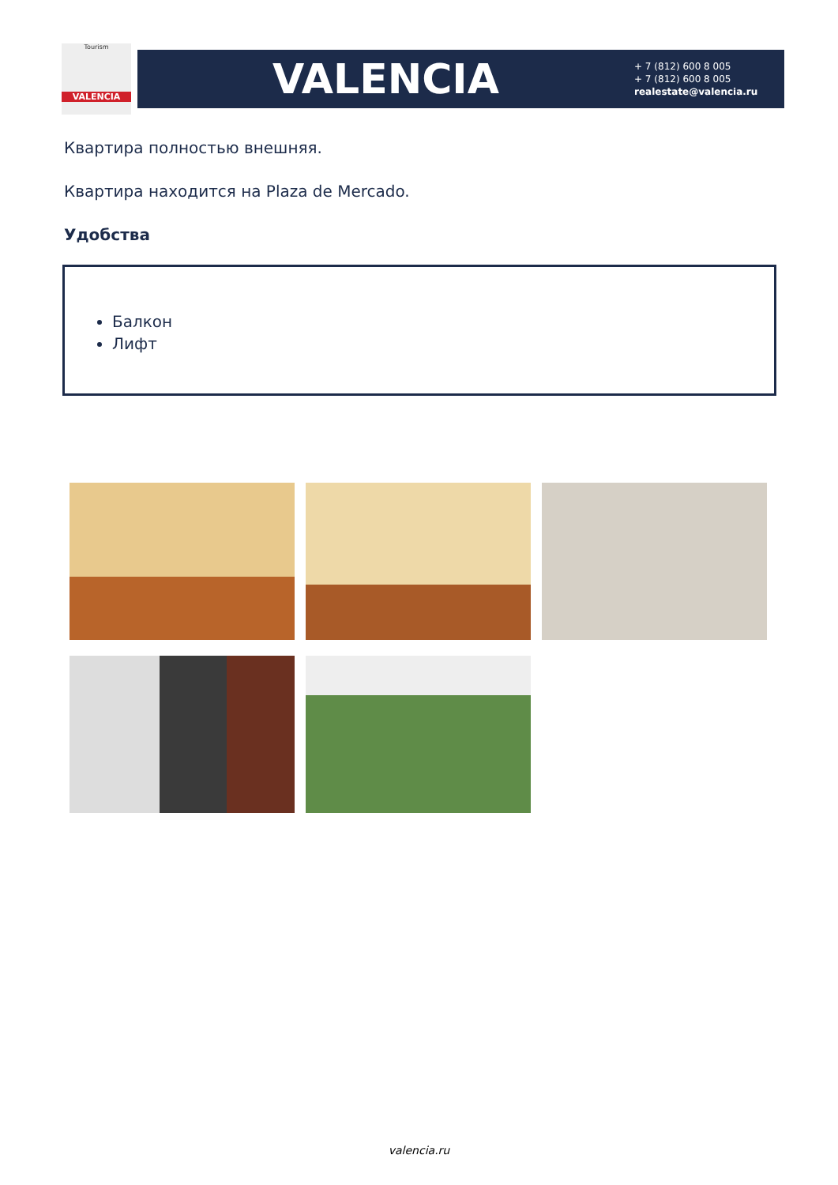Tourism
VALENCIA
VALENCIA
+ 7 (812) 600 8 005
+ 7 (812) 600 8 005
realestate@valencia.ru
Квартира полностью внешняя.
Квартира находится на Plaza de Mercado.
Удобства
Балкон
Лифт
valencia.ru